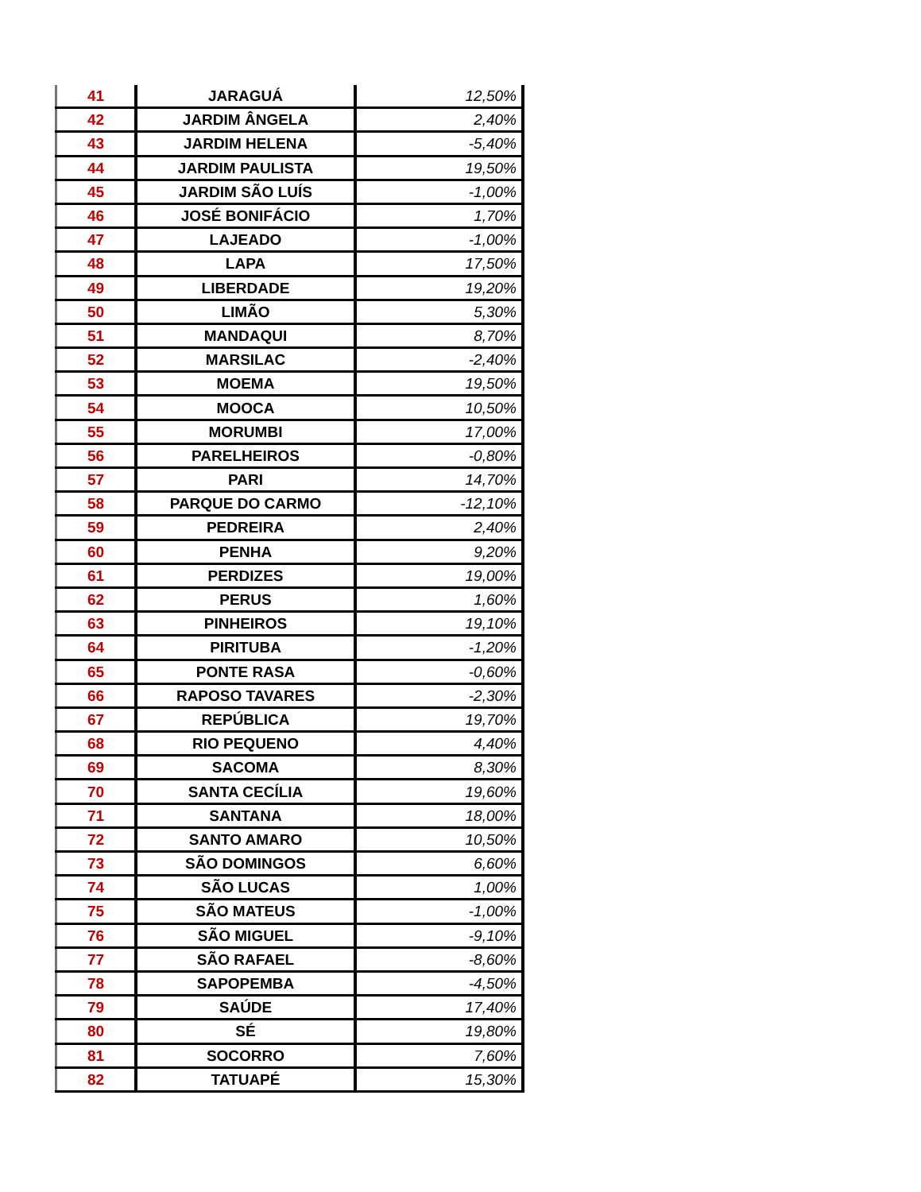| 41 | JARAGUÁ | 12,50% |
| 42 | JARDIM ÂNGELA | 2,40% |
| 43 | JARDIM HELENA | -5,40% |
| 44 | JARDIM PAULISTA | 19,50% |
| 45 | JARDIM SÃO LUÍS | -1,00% |
| 46 | JOSÉ BONIFÁCIO | 1,70% |
| 47 | LAJEADO | -1,00% |
| 48 | LAPA | 17,50% |
| 49 | LIBERDADE | 19,20% |
| 50 | LIMÃO | 5,30% |
| 51 | MANDAQUI | 8,70% |
| 52 | MARSILAC | -2,40% |
| 53 | MOEMA | 19,50% |
| 54 | MOOCA | 10,50% |
| 55 | MORUMBI | 17,00% |
| 56 | PARELHEIROS | -0,80% |
| 57 | PARI | 14,70% |
| 58 | PARQUE DO CARMO | -12,10% |
| 59 | PEDREIRA | 2,40% |
| 60 | PENHA | 9,20% |
| 61 | PERDIZES | 19,00% |
| 62 | PERUS | 1,60% |
| 63 | PINHEIROS | 19,10% |
| 64 | PIRITUBA | -1,20% |
| 65 | PONTE RASA | -0,60% |
| 66 | RAPOSO TAVARES | -2,30% |
| 67 | REPÚBLICA | 19,70% |
| 68 | RIO PEQUENO | 4,40% |
| 69 | SACOMA | 8,30% |
| 70 | SANTA CECÍLIA | 19,60% |
| 71 | SANTANA | 18,00% |
| 72 | SANTO AMARO | 10,50% |
| 73 | SÃO DOMINGOS | 6,60% |
| 74 | SÃO LUCAS | 1,00% |
| 75 | SÃO MATEUS | -1,00% |
| 76 | SÃO MIGUEL | -9,10% |
| 77 | SÃO RAFAEL | -8,60% |
| 78 | SAPOPEMBA | -4,50% |
| 79 | SAÚDE | 17,40% |
| 80 | SÉ | 19,80% |
| 81 | SOCORRO | 7,60% |
| 82 | TATUAPÉ | 15,30% |